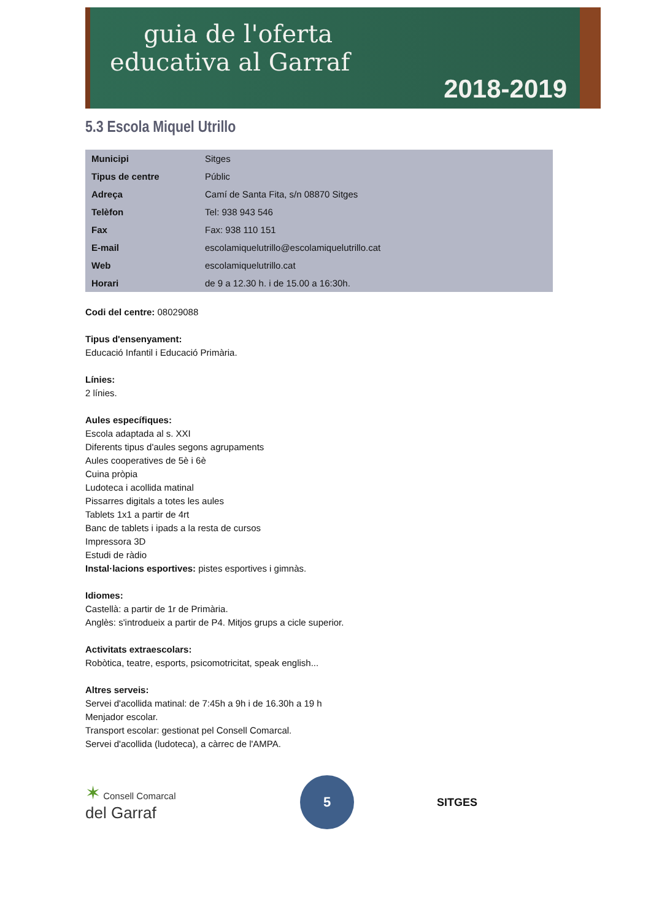guia de l'oferta
educativa al Garraf
2018-2019
5.3 Escola Miquel Utrillo
| Municipi | Sitges |
| Tipus de centre | Públic |
| Adreça | Camí de Santa Fita, s/n 08870 Sitges |
| Telèfon | Tel: 938 943 546 |
| Fax | Fax: 938 110 151 |
| E-mail | escolamiquelutrillo@escolamiquelutrillo.cat |
| Web | escolamiquelutrillo.cat |
| Horari | de 9 a 12.30 h. i de 15.00 a 16:30h. |
Codi del centre: 08029088
Tipus d'ensenyament:
Educació Infantil i Educació Primària.
Línies:
2 línies.
Aules específiques:
Escola adaptada al s. XXI
Diferents tipus d'aules segons agrupaments
Aules cooperatives de 5è i 6è
Cuina pròpia
Ludoteca i acollida matinal
Pissarres digitals a totes les aules
Tablets 1x1 a partir de 4rt
Banc de tablets i ipads a la resta de cursos
Impressora 3D
Estudi de ràdio
Instal·lacions esportives: pistes esportives i gimnàs.
Idiomes:
Castellà: a partir de 1r de Primària.
Anglès: s'introdueix a partir de P4. Mitjos grups a cicle superior.
Activitats extraescolars:
Robòtica, teatre, esports, psicomotricitat, speak english...
Altres serveis:
Servei d'acollida matinal: de 7:45h a 9h i de 16.30h a 19 h
Menjador escolar.
Transport escolar: gestionat pel Consell Comarcal.
Servei d'acollida (ludoteca), a càrrec de l'AMPA.
✶ Consell Comarcal
del Garraf
5
SITGES